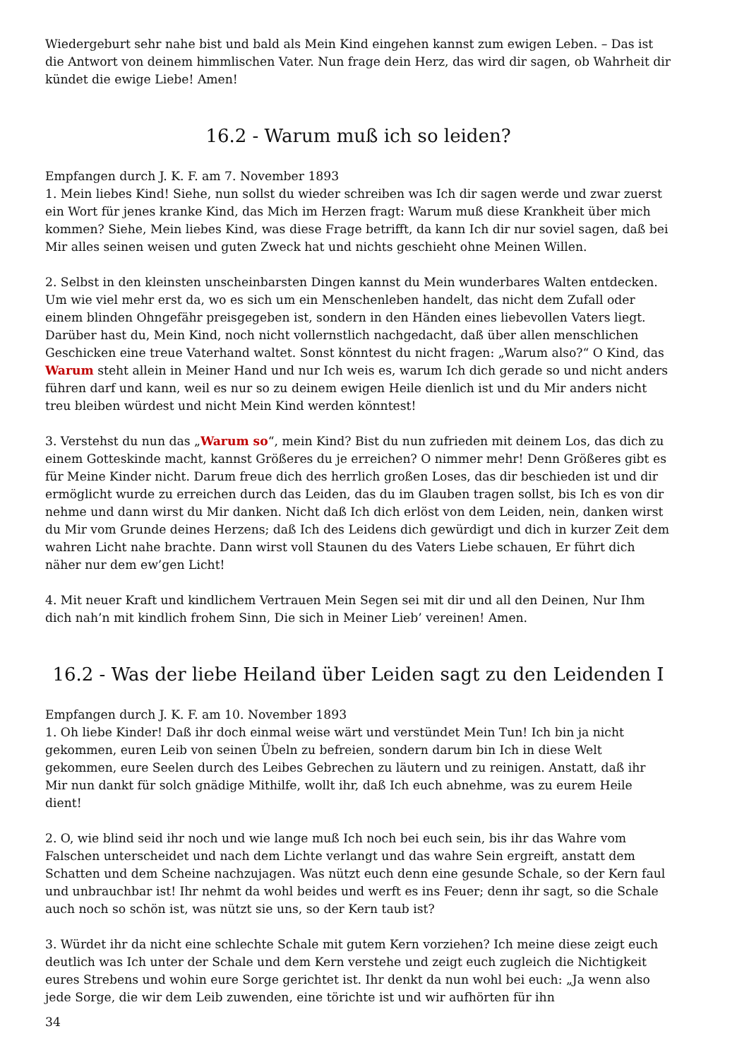Wiedergeburt sehr nahe bist und bald als Mein Kind eingehen kannst zum ewigen Leben. – Das ist die Antwort von deinem himmlischen Vater. Nun frage dein Herz, das wird dir sagen, ob Wahrheit dir kündet die ewige Liebe! Amen!
16.2 - Warum muß ich so leiden?
Empfangen durch J. K. F. am 7. November 1893
1. Mein liebes Kind! Siehe, nun sollst du wieder schreiben was Ich dir sagen werde und zwar zuerst ein Wort für jenes kranke Kind, das Mich im Herzen fragt: Warum muß diese Krankheit über mich kommen? Siehe, Mein liebes Kind, was diese Frage betrifft, da kann Ich dir nur soviel sagen, daß bei Mir alles seinen weisen und guten Zweck hat und nichts geschieht ohne Meinen Willen.
2. Selbst in den kleinsten unscheinbarsten Dingen kannst du Mein wunderbares Walten entdecken. Um wie viel mehr erst da, wo es sich um ein Menschenleben handelt, das nicht dem Zufall oder einem blinden Ohngefähr preisgegeben ist, sondern in den Händen eines liebevollen Vaters liegt. Darüber hast du, Mein Kind, noch nicht vollernstlich nachgedacht, daß über allen menschlichen Geschicken eine treue Vaterhand waltet. Sonst könntest du nicht fragen: „Warum also?“ O Kind, das Warum steht allein in Meiner Hand und nur Ich weis es, warum Ich dich gerade so und nicht anders führen darf und kann, weil es nur so zu deinem ewigen Heile dienlich ist und du Mir anders nicht treu bleiben würdest und nicht Mein Kind werden könntest!
3. Verstehst du nun das „Warum so“, mein Kind? Bist du nun zufrieden mit deinem Los, das dich zu einem Gotteskinde macht, kannst Größeres du je erreichen? O nimmer mehr! Denn Größeres gibt es für Meine Kinder nicht. Darum freue dich des herrlich großen Loses, das dir beschieden ist und dir ermöglicht wurde zu erreichen durch das Leiden, das du im Glauben tragen sollst, bis Ich es von dir nehme und dann wirst du Mir danken. Nicht daß Ich dich erlöst von dem Leiden, nein, danken wirst du Mir vom Grunde deines Herzens; daß Ich des Leidens dich gewürdigt und dich in kurzer Zeit dem wahren Licht nahe brachte. Dann wirst voll Staunen du des Vaters Liebe schauen, Er führt dich näher nur dem ew’gen Licht!
4. Mit neuer Kraft und kindlichem Vertrauen Mein Segen sei mit dir und all den Deinen, Nur Ihm dich nah’n mit kindlich frohem Sinn, Die sich in Meiner Lieb’ vereinen! Amen.
16.2 - Was der liebe Heiland über Leiden sagt zu den Leidenden I
Empfangen durch J. K. F. am 10. November 1893
1. Oh liebe Kinder! Daß ihr doch einmal weise wärt und verstündet Mein Tun! Ich bin ja nicht gekommen, euren Leib von seinen Übeln zu befreien, sondern darum bin Ich in diese Welt gekommen, eure Seelen durch des Leibes Gebrechen zu läutern und zu reinigen. Anstatt, daß ihr Mir nun dankt für solch gnädige Mithilfe, wollt ihr, daß Ich euch abnehme, was zu eurem Heile dient!
2. O, wie blind seid ihr noch und wie lange muß Ich noch bei euch sein, bis ihr das Wahre vom Falschen unterscheidet und nach dem Lichte verlangt und das wahre Sein ergreift, anstatt dem Schatten und dem Scheine nachzujagen. Was nützt euch denn eine gesunde Schale, so der Kern faul und unbrauchbar ist! Ihr nehmt da wohl beides und werft es ins Feuer; denn ihr sagt, so die Schale auch noch so schön ist, was nützt sie uns, so der Kern taub ist?
3. Würdet ihr da nicht eine schlechte Schale mit gutem Kern vorziehen? Ich meine diese zeigt euch deutlich was Ich unter der Schale und dem Kern verstehe und zeigt euch zugleich die Nichtigkeit eures Strebens und wohin eure Sorge gerichtet ist. Ihr denkt da nun wohl bei euch: „Ja wenn also jede Sorge, die wir dem Leib zuwenden, eine törichte ist und wir aufhörten für ihn
34